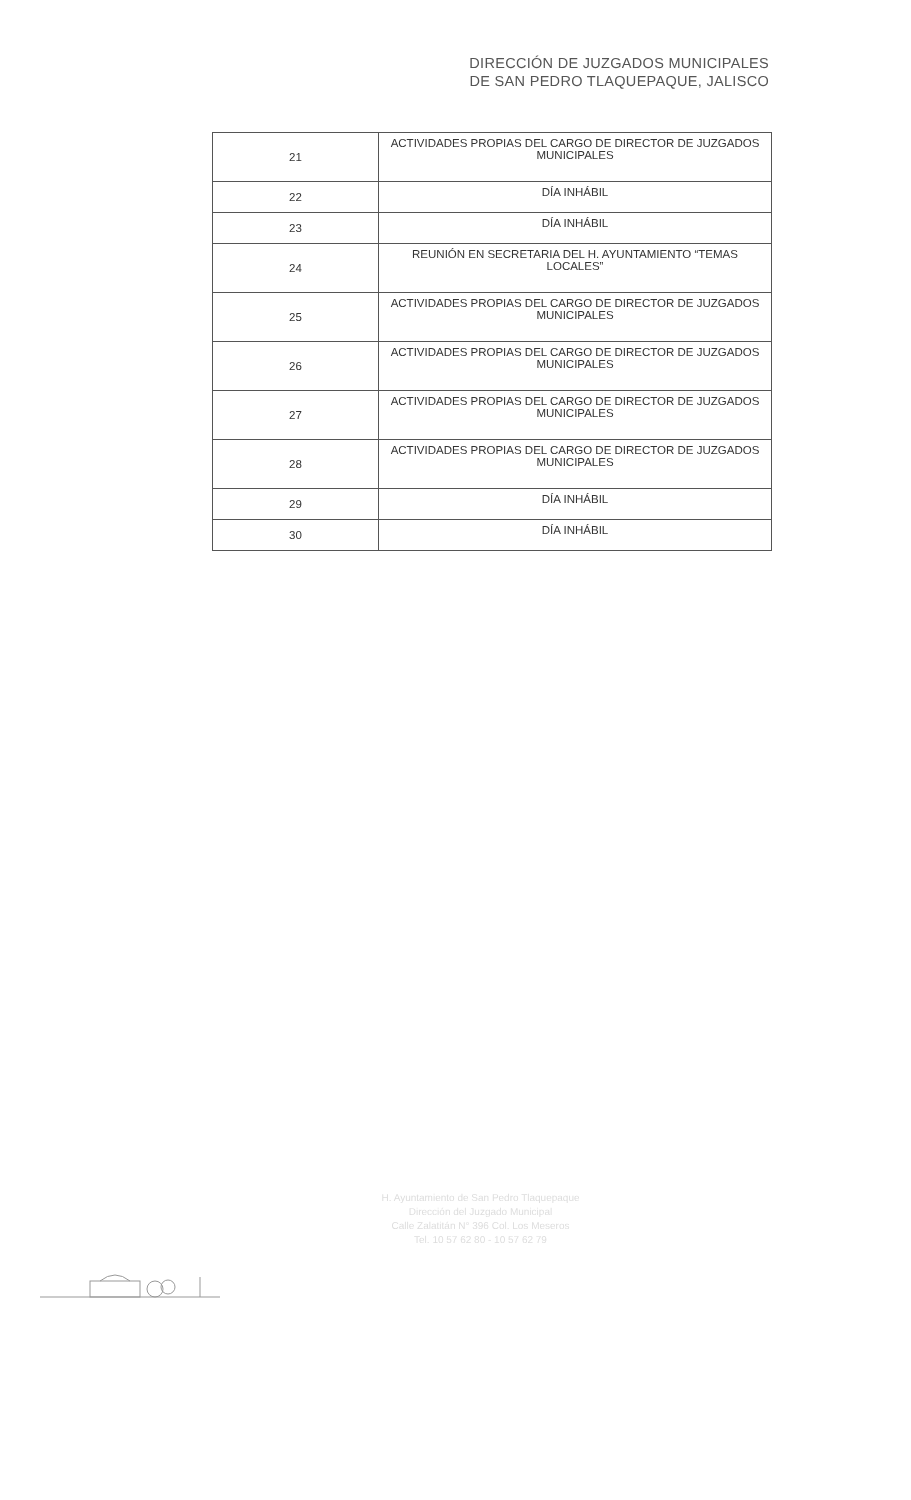DIRECCIÓN DE JUZGADOS MUNICIPALES
DE SAN PEDRO TLAQUEPAQUE, JALISCO
| 21 | ACTIVIDADES PROPIAS DEL CARGO DE DIRECTOR DE JUZGADOS MUNICIPALES |
| 22 | DÍA INHÁBIL |
| 23 | DÍA INHÁBIL |
| 24 | REUNIÓN EN SECRETARIA DEL H. AYUNTAMIENTO “TEMAS LOCALES” |
| 25 | ACTIVIDADES PROPIAS DEL CARGO DE DIRECTOR DE JUZGADOS MUNICIPALES |
| 26 | ACTIVIDADES PROPIAS DEL CARGO DE DIRECTOR DE JUZGADOS MUNICIPALES |
| 27 | ACTIVIDADES PROPIAS DEL CARGO DE DIRECTOR DE JUZGADOS MUNICIPALES |
| 28 | ACTIVIDADES PROPIAS DEL CARGO DE DIRECTOR DE JUZGADOS MUNICIPALES |
| 29 | DÍA INHÁBIL |
| 30 | DÍA INHÁBIL |
H. Ayuntamiento de San Pedro Tlaquepaque
Dirección del Juzgado Municipal
Calle Zalatitán N° 396 Col. Los Meseros
Tel. 10 57 62 80 - 10 57 62 79